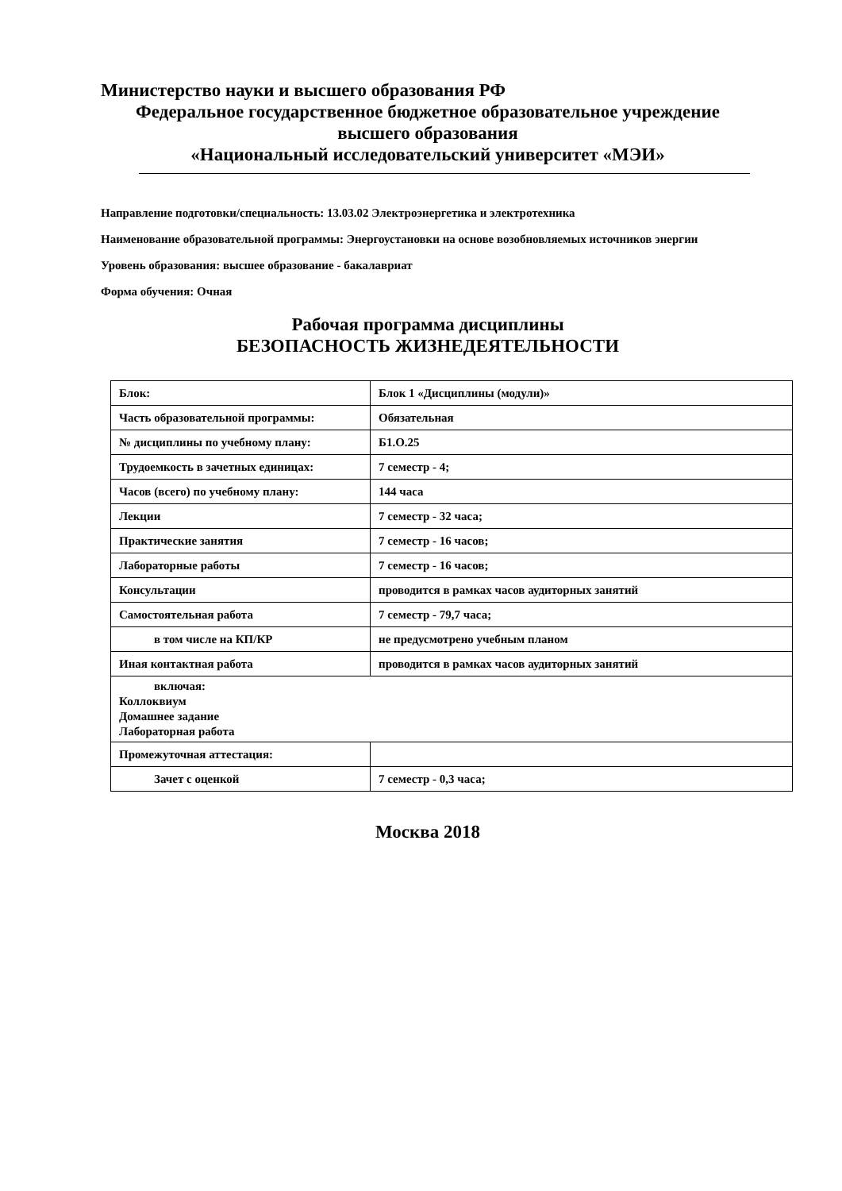Министерство науки и высшего образования РФ
Федеральное государственное бюджетное образовательное учреждение
высшего образования
«Национальный исследовательский университет «МЭИ»
Направление подготовки/специальность: 13.03.02 Электроэнергетика и электротехника
Наименование образовательной программы: Энергоустановки на основе возобновляемых источников энергии
Уровень образования: высшее образование - бакалавриат
Форма обучения: Очная
Рабочая программа дисциплины
БЕЗОПАСНОСТЬ ЖИЗНЕДЕЯТЕЛЬНОСТИ
| Блок: | Блок 1 «Дисциплины (модули)» |
| Часть образовательной программы: | Обязательная |
| № дисциплины по учебному плану: | Б1.О.25 |
| Трудоемкость в зачетных единицах: | 7 семестр - 4; |
| Часов (всего) по учебному плану: | 144 часа |
| Лекции | 7 семестр - 32 часа; |
| Практические занятия | 7 семестр - 16 часов; |
| Лабораторные работы | 7 семестр - 16 часов; |
| Консультации | проводится в рамках часов аудиторных занятий |
| Самостоятельная работа | 7 семестр - 79,7 часа; |
| в том числе на КП/КР | не предусмотрено учебным планом |
| Иная контактная работа | проводится в рамках часов аудиторных занятий |
| включая: Коллоквиум Домашнее задание Лабораторная работа | |
| Промежуточная аттестация: | |
| Зачет с оценкой | 7 семестр - 0,3 часа; |
Москва 2018